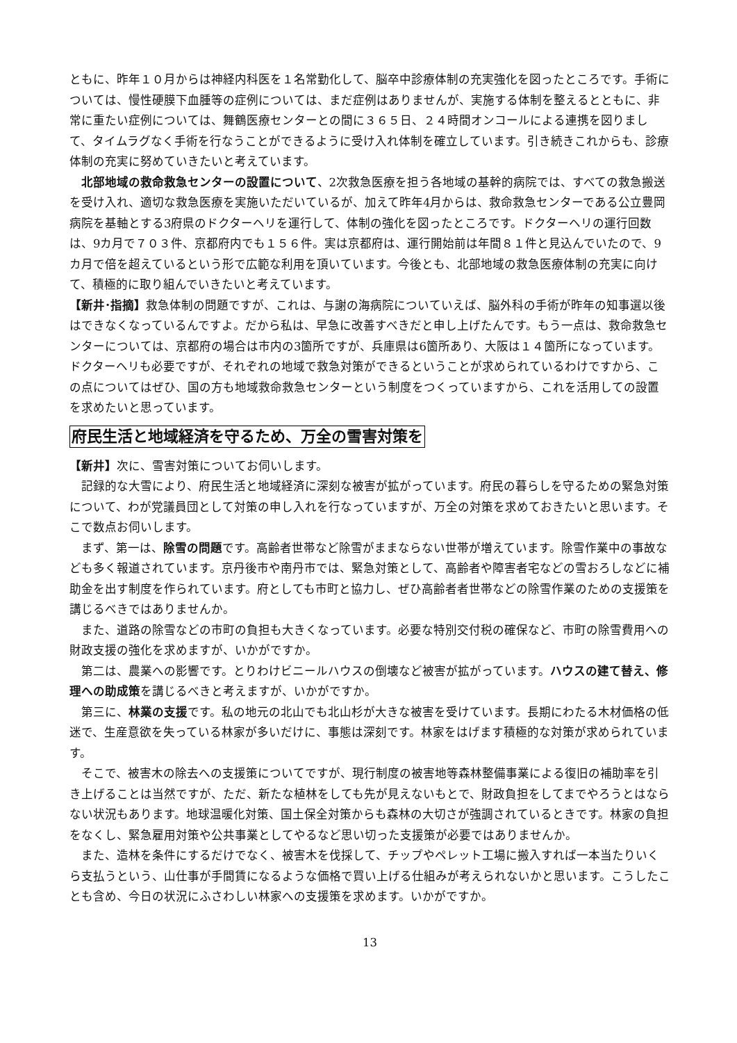ともに、昨年１０月からは神経内科医を１名常勤化して、脳卒中診療体制の充実強化を図ったところです。手術については、慢性硬膜下血腫等の症例については、まだ症例はありませんが、実施する体制を整えるとともに、非常に重たい症例については、舞鶴医療センターとの間に３６５日、２４時間オンコールによる連携を図りまして、タイムラグなく手術を行なうことができるように受け入れ体制を確立しています。引き続きこれからも、診療体制の充実に努めていきたいと考えています。
北部地域の救命救急センターの設置について、2次救急医療を担う各地域の基幹的病院では、すべての救急搬送を受け入れ、適切な救急医療を実施いただいているが、加えて昨年4月からは、救命救急センターである公立豊岡病院を基軸とする3府県のドクターヘリを運行して、体制の強化を図ったところです。ドクターヘリの運行回数は、9カ月で７０３件、京都府内でも１５６件。実は京都府は、運行開始前は年間８１件と見込んでいたので、9カ月で倍を超えているという形で広範な利用を頂いています。今後とも、北部地域の救急医療体制の充実に向けて、積極的に取り組んでいきたいと考えています。
【新井･指摘】救急体制の問題ですが、これは、与謝の海病院についていえば、脳外科の手術が昨年の知事選以後はできなくなっているんですよ。だから私は、早急に改善すべきだと申し上げたんです。もう一点は、救命救急センターについては、京都府の場合は市内の3箇所ですが、兵庫県は6箇所あり、大阪は１４箇所になっています。ドクターヘリも必要ですが、それぞれの地域で救急対策ができるということが求められているわけですから、この点についてはぜひ、国の方も地域救命救急センターという制度をつくっていますから、これを活用しての設置を求めたいと思っています。
府民生活と地域経済を守るため、万全の雪害対策を
【新井】次に、雪害対策についてお伺いします。
記録的な大雪により、府民生活と地域経済に深刻な被害が拡がっています。府民の暮らしを守るための緊急対策について、わが党議員団として対策の申し入れを行なっていますが、万全の対策を求めておきたいと思います。そこで数点お伺いします。
まず、第一は、除雪の問題です。高齢者世帯など除雪がままならない世帯が増えています。除雪作業中の事故なども多く報道されています。京丹後市や南丹市では、緊急対策として、高齢者や障害者宅などの雪おろしなどに補助金を出す制度を作られています。府としても市町と協力し、ぜひ高齢者者世帯などの除雪作業のための支援策を講じるべきではありませんか。
また、道路の除雪などの市町の負担も大きくなっています。必要な特別交付税の確保など、市町の除雪費用への財政支援の強化を求めますが、いかがですか。
第二は、農業への影響です。とりわけビニールハウスの倒壊など被害が拡がっています。ハウスの建て替え、修理への助成策を講じるべきと考えますが、いかがですか。
第三に、林業の支援です。私の地元の北山でも北山杉が大きな被害を受けています。長期にわたる木材価格の低迷で、生産意欲を失っている林家が多いだけに、事態は深刻です。林家をはげます積極的な対策が求められています。
そこで、被害木の除去への支援策についてですが、現行制度の被害地等森林整備事業による復旧の補助率を引き上げることは当然ですが、ただ、新たな植林をしても先が見えないもとで、財政負担をしてまでやろうとはならない状況もあります。地球温暖化対策、国土保全対策からも森林の大切さが強調されているときです。林家の負担をなくし、緊急雇用対策や公共事業としてやるなど思い切った支援策が必要ではありませんか。
また、造林を条件にするだけでなく、被害木を伐採して、チップやペレット工場に搬入すれば一本当たりいくら支払うという、山仕事が手間賃になるような価格で買い上げる仕組みが考えられないかと思います。こうしたことも含め、今日の状況にふさわしい林家への支援策を求めます。いかがですか。
13